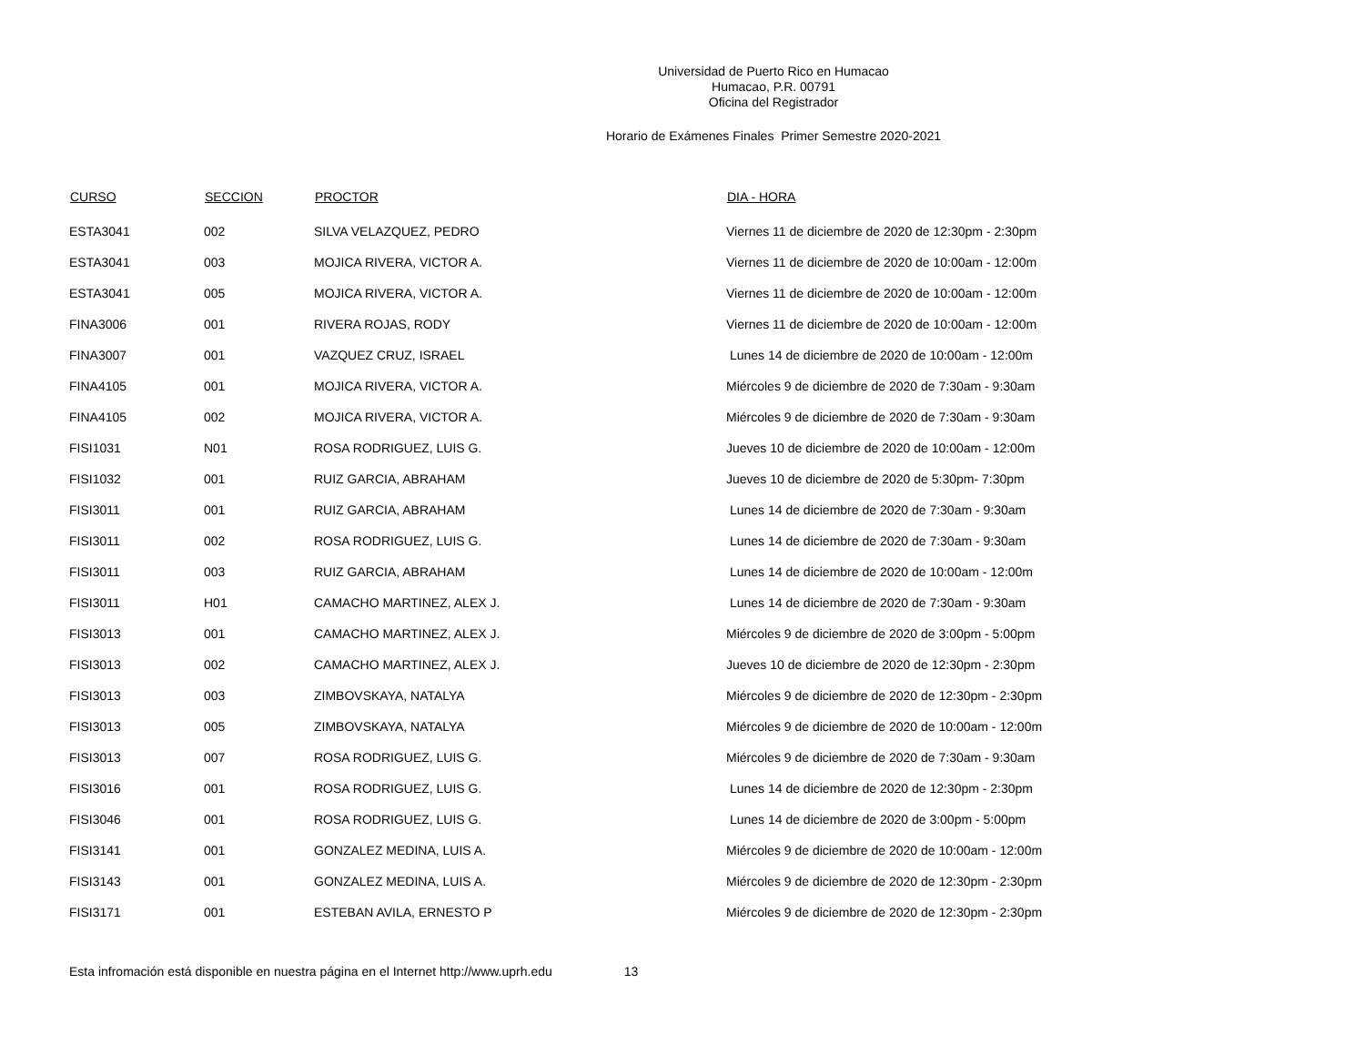Universidad de Puerto Rico en Humacao
Humacao, P.R. 00791
Oficina del Registrador
Horario de Exámenes Finales Primer Semestre 2020-2021
| CURSO | SECCION | PROCTOR | DIA - HORA |
| --- | --- | --- | --- |
| ESTA3041 | 002 | SILVA VELAZQUEZ, PEDRO | Viernes 11 de diciembre de 2020 de 12:30pm - 2:30pm |
| ESTA3041 | 003 | MOJICA RIVERA, VICTOR A. | Viernes 11 de diciembre de 2020 de 10:00am - 12:00m |
| ESTA3041 | 005 | MOJICA RIVERA, VICTOR A. | Viernes 11 de diciembre de 2020 de 10:00am - 12:00m |
| FINA3006 | 001 | RIVERA ROJAS, RODY | Viernes 11 de diciembre de 2020 de 10:00am - 12:00m |
| FINA3007 | 001 | VAZQUEZ CRUZ, ISRAEL | Lunes 14 de diciembre de 2020 de 10:00am - 12:00m |
| FINA4105 | 001 | MOJICA RIVERA, VICTOR A. | Miércoles 9 de diciembre de 2020 de 7:30am - 9:30am |
| FINA4105 | 002 | MOJICA RIVERA, VICTOR A. | Miércoles 9 de diciembre de 2020 de 7:30am - 9:30am |
| FISI1031 | N01 | ROSA RODRIGUEZ, LUIS G. | Jueves 10 de diciembre de 2020 de 10:00am - 12:00m |
| FISI1032 | 001 | RUIZ GARCIA, ABRAHAM | Jueves 10 de diciembre de 2020 de 5:30pm- 7:30pm |
| FISI3011 | 001 | RUIZ GARCIA, ABRAHAM | Lunes 14 de diciembre de 2020 de 7:30am - 9:30am |
| FISI3011 | 002 | ROSA RODRIGUEZ, LUIS G. | Lunes 14 de diciembre de 2020 de 7:30am - 9:30am |
| FISI3011 | 003 | RUIZ GARCIA, ABRAHAM | Lunes 14 de diciembre de 2020 de 10:00am - 12:00m |
| FISI3011 | H01 | CAMACHO MARTINEZ, ALEX J. | Lunes 14 de diciembre de 2020 de 7:30am - 9:30am |
| FISI3013 | 001 | CAMACHO MARTINEZ, ALEX J. | Miércoles 9 de diciembre de 2020 de 3:00pm - 5:00pm |
| FISI3013 | 002 | CAMACHO MARTINEZ, ALEX J. | Jueves 10 de diciembre de 2020 de 12:30pm - 2:30pm |
| FISI3013 | 003 | ZIMBOVSKAYA, NATALYA | Miércoles 9 de diciembre de 2020 de 12:30pm - 2:30pm |
| FISI3013 | 005 | ZIMBOVSKAYA, NATALYA | Miércoles 9 de diciembre de 2020 de 10:00am - 12:00m |
| FISI3013 | 007 | ROSA RODRIGUEZ, LUIS G. | Miércoles 9 de diciembre de 2020 de 7:30am - 9:30am |
| FISI3016 | 001 | ROSA RODRIGUEZ, LUIS G. | Lunes 14 de diciembre de 2020 de 12:30pm - 2:30pm |
| FISI3046 | 001 | ROSA RODRIGUEZ, LUIS G. | Lunes 14 de diciembre de 2020 de 3:00pm - 5:00pm |
| FISI3141 | 001 | GONZALEZ MEDINA, LUIS A. | Miércoles 9 de diciembre de 2020 de 10:00am - 12:00m |
| FISI3143 | 001 | GONZALEZ MEDINA, LUIS A. | Miércoles 9 de diciembre de 2020 de 12:30pm - 2:30pm |
| FISI3171 | 001 | ESTEBAN AVILA, ERNESTO P | Miércoles 9 de diciembre de 2020 de 12:30pm - 2:30pm |
Esta infromación está disponible en nuestra página en el Internet http://www.uprh.edu 13